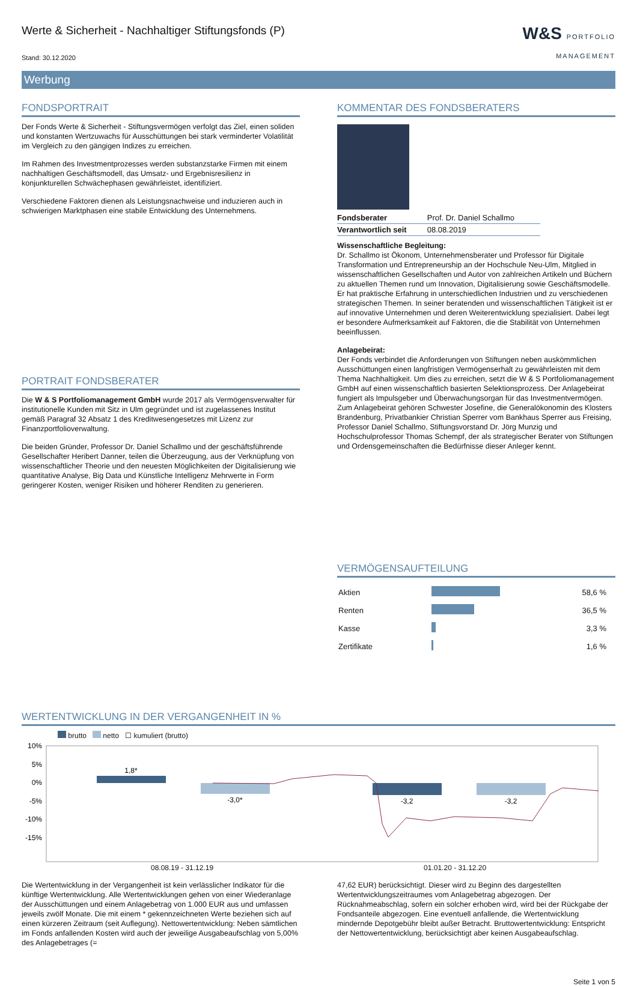Werte & Sicherheit - Nachhaltiger Stiftungsfonds (P)
Stand: 30.12.2020
W&S PORTFOLIO
MANAGEMENT
Werbung
FONDSPORTRAIT
Der Fonds Werte & Sicherheit - Stiftungsvermögen verfolgt das Ziel, einen soliden und konstanten Wertzuwachs für Ausschüttungen bei stark verminderter Volatilität im Vergleich zu den gängigen Indizes zu erreichen.
Im Rahmen des Investmentprozesses werden substanzstarke Firmen mit einem nachhaltigen Geschäftsmodell, das Umsatz- und Ergebnisresilienz in konjunkturellen Schwächephasen gewährleistet, identifiziert.
Verschiedene Faktoren dienen als Leistungsnachweise und induzieren auch in schwierigen Marktphasen eine stabile Entwicklung des Unternehmens.
PORTRAIT FONDSBERATER
Die W & S Portfoliomanagement GmbH wurde 2017 als Vermögensverwalter für institutionelle Kunden mit Sitz in Ulm gegründet und ist zugelassenes Institut gemäß Paragraf 32 Absatz 1 des Kreditwesengesetzes mit Lizenz zur Finanzportfolioverwaltung.
Die beiden Gründer, Professor Dr. Daniel Schallmo und der geschäftsführende Gesellschafter Heribert Danner, teilen die Überzeugung, aus der Verknüpfung von wissenschaftlicher Theorie und den neuesten Möglichkeiten der Digitalisierung wie quantitative Analyse, Big Data und Künstliche Intelligenz Mehrwerte in Form geringerer Kosten, weniger Risiken und höherer Renditen zu generieren.
KOMMENTAR DES FONDSBERATERS
| Fondsberater | Prof. Dr. Daniel Schallmo |
| Verantwortlich seit | 08.08.2019 |
Wissenschaftliche Begleitung:
Dr. Schallmo ist Ökonom, Unternehmensberater und Professor für Digitale Transformation und Entrepreneurship an der Hochschule Neu-Ulm, Mitglied in wissenschaftlichen Gesellschaften und Autor von zahlreichen Artikeln und Büchern zu aktuellen Themen rund um Innovation, Digitalisierung sowie Geschäftsmodelle. Er hat praktische Erfahrung in unterschiedlichen Industrien und zu verschiedenen strategischen Themen. In seiner beratenden und wissenschaftlichen Tätigkeit ist er auf innovative Unternehmen und deren Weiterentwicklung spezialisiert. Dabei legt er besondere Aufmerksamkeit auf Faktoren, die die Stabilität von Unternehmen beeinflussen.
Anlagebeirat:
Der Fonds verbindet die Anforderungen von Stiftungen neben auskömmlichen Ausschüttungen einen langfristigen Vermögenserhalt zu gewährleisten mit dem Thema Nachhaltigkeit. Um dies zu erreichen, setzt die W & S Portfoliomanagement GmbH auf einen wissenschaftlich basierten Selektionsprozess. Der Anlagebeirat fungiert als Impulsgeber und Überwachungsorgan für das Investmentvermögen. Zum Anlagebeirat gehören Schwester Josefine, die Generalökonomin des Klosters Brandenburg, Privatbankier Christian Sperrer vom Bankhaus Sperrer aus Freising, Professor Daniel Schallmo, Stiftungsvorstand Dr. Jörg Munzig und Hochschulprofessor Thomas Schempf, der als strategischer Berater von Stiftungen und Ordensgemeinschaften die Bedürfnisse dieser Anleger kennt.
VERMÖGENSAUFTEILUNG
| Aktien | | 58,6 % |
| Renten | | 36,5 % |
| Kasse | | 3,3 % |
| Zertifikate | | 1,6 % |
WERTENTWICKLUNG IN DER VERGANGENHEIT IN %
brutto netto ☐ kumuliert (brutto)
10%
5%
0%
-5%
-10%
-15%
1,8*
-3,0*
-3,2
-3,2
08.08.19 - 31.12.19 01.01.20 - 31.12.20
Die Wertentwicklung in der Vergangenheit ist kein verlässlicher Indikator für die künftige Wertentwicklung. Alle Wertentwicklungen gehen von einer Wiederanlage der Ausschüttungen und einem Anlagebetrag von 1.000 EUR aus und umfassen jeweils zwölf Monate. Die mit einem * gekennzeichneten Werte beziehen sich auf einen kürzeren Zeitraum (seit Auflegung). Nettowertentwicklung: Neben sämtlichen im Fonds anfallenden Kosten wird auch der jeweilige Ausgabeaufschlag von 5,00% des Anlagebetrages (=
47,62 EUR) berücksichtigt. Dieser wird zu Beginn des dargestellten Wertentwicklungszeitraumes vom Anlagebetrag abgezogen. Der Rücknahmeabschlag, sofern ein solcher erhoben wird, wird bei der Rückgabe der Fondsanteile abgezogen. Eine eventuell anfallende, die Wertentwicklung mindernde Depotgebühr bleibt außer Betracht. Bruttowertentwicklung: Entspricht der Nettowertentwicklung, berücksichtigt aber keinen Ausgabeaufschlag.
Seite 1 von 5